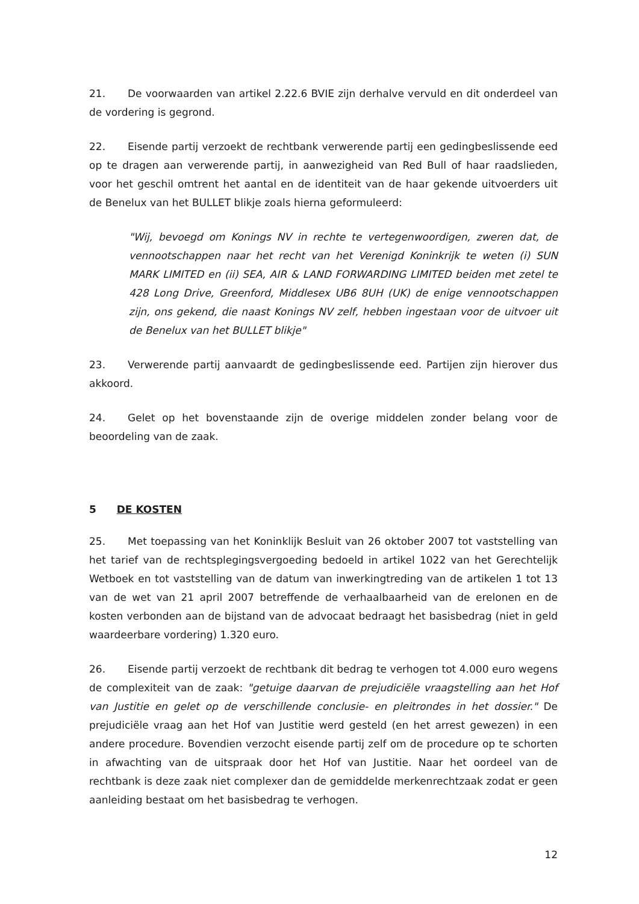21. De voorwaarden van artikel 2.22.6 BVIE zijn derhalve vervuld en dit onderdeel van de vordering is gegrond.
22. Eisende partij verzoekt de rechtbank verwerende partij een gedingbeslissende eed op te dragen aan verwerende partij, in aanwezigheid van Red Bull of haar raadslieden, voor het geschil omtrent het aantal en de identiteit van de haar gekende uitvoerders uit de Benelux van het BULLET blikje zoals hierna geformuleerd:
"Wij, bevoegd om Konings NV in rechte te vertegenwoordigen, zweren dat, de vennootschappen naar het recht van het Verenigd Koninkrijk te weten (i) SUN MARK LIMITED en (ii) SEA, AIR & LAND FORWARDING LIMITED beiden met zetel te 428 Long Drive, Greenford, Middlesex UB6 8UH (UK) de enige vennootschappen zijn, ons gekend, die naast Konings NV zelf, hebben ingestaan voor de uitvoer uit de Benelux van het BULLET blikje"
23. Verwerende partij aanvaardt de gedingbeslissende eed. Partijen zijn hierover dus akkoord.
24. Gelet op het bovenstaande zijn de overige middelen zonder belang voor de beoordeling van de zaak.
5 DE KOSTEN
25. Met toepassing van het Koninklijk Besluit van 26 oktober 2007 tot vaststelling van het tarief van de rechtsplegingsvergoeding bedoeld in artikel 1022 van het Gerechtelijk Wetboek en tot vaststelling van de datum van inwerkingtreding van de artikelen 1 tot 13 van de wet van 21 april 2007 betreffende de verhaalbaarheid van de erelonen en de kosten verbonden aan de bijstand van de advocaat bedraagt het basisbedrag (niet in geld waardeerbare vordering) 1.320 euro.
26. Eisende partij verzoekt de rechtbank dit bedrag te verhogen tot 4.000 euro wegens de complexiteit van de zaak: "getuige daarvan de prejudiciële vraagstelling aan het Hof van Justitie en gelet op de verschillende conclusie- en pleitrondes in het dossier." De prejudiciële vraag aan het Hof van Justitie werd gesteld (en het arrest gewezen) in een andere procedure. Bovendien verzocht eisende partij zelf om de procedure op te schorten in afwachting van de uitspraak door het Hof van Justitie. Naar het oordeel van de rechtbank is deze zaak niet complexer dan de gemiddelde merkenrechtzaak zodat er geen aanleiding bestaat om het basisbedrag te verhogen.
12